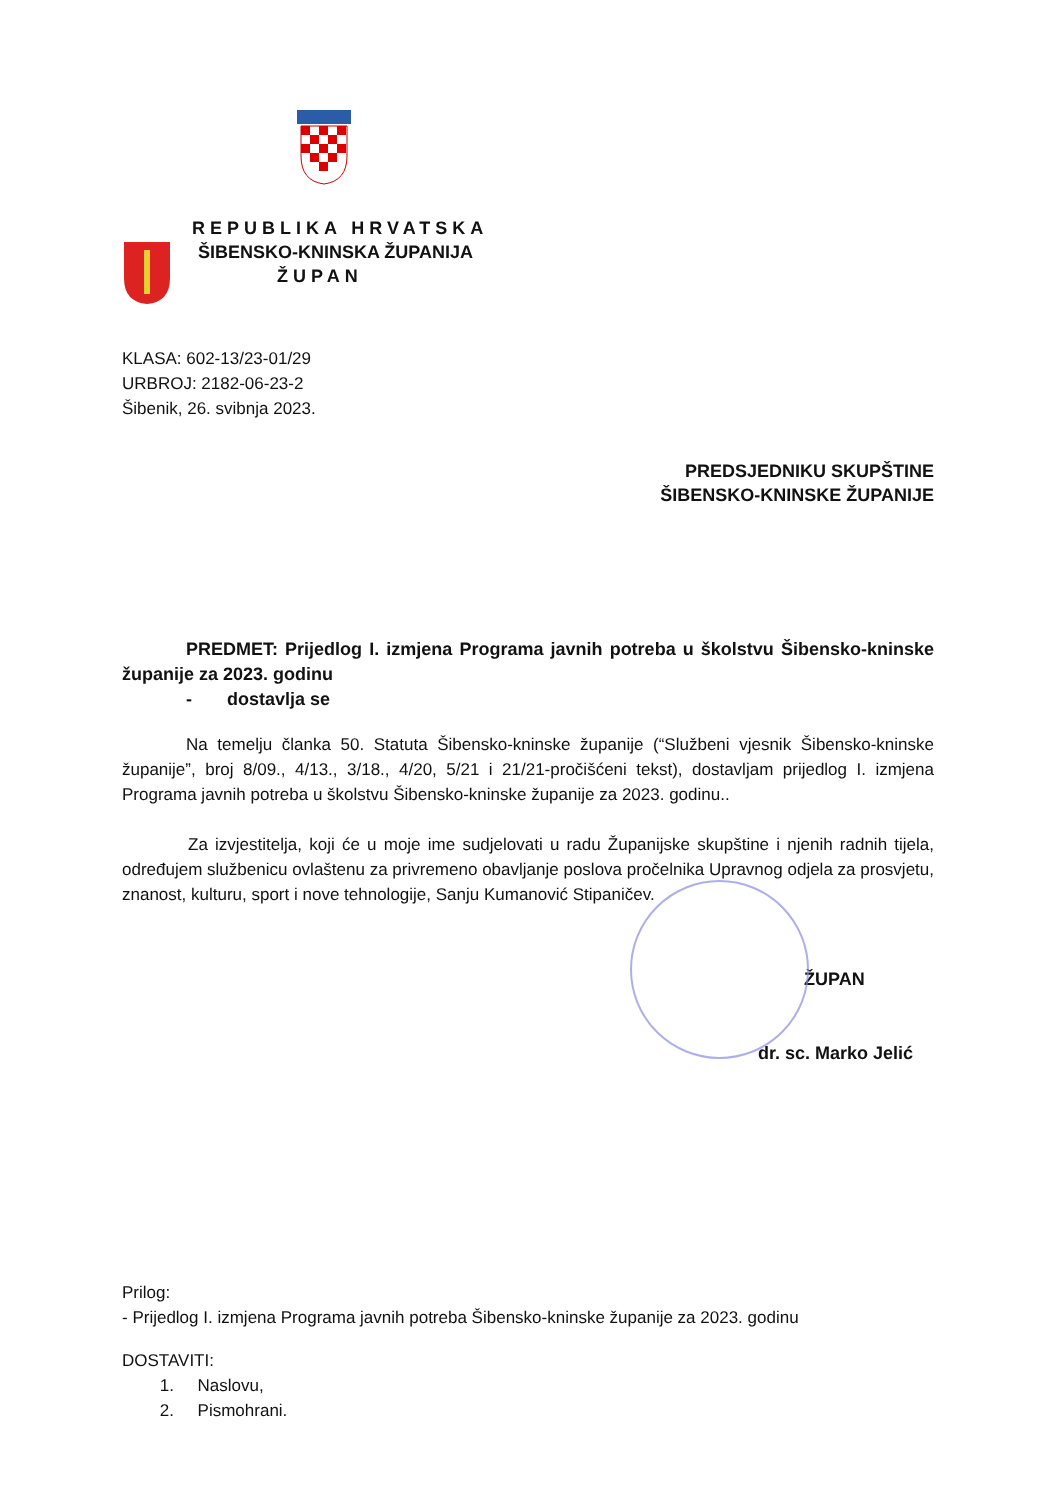REPUBLIKA HRVATSKA
ŠIBENSKO-KNINSKA ŽUPANIJA
ŽUPAN
KLASA: 602-13/23-01/29
URBROJ: 2182-06-23-2
Šibenik, 26. svibnja 2023.
PREDSJEDNIKU SKUPŠTINE
ŠIBENSKO-KNINSKE ŽUPANIJE
PREDMET: Prijedlog I. izmjena Programa javnih potreba u školstvu Šibensko-kninske županije za 2023. godinu
- dostavlja se
Na temelju članka 50. Statuta Šibensko-kninske županije (“Službeni vjesnik Šibensko-kninske županije”, broj 8/09., 4/13., 3/18., 4/20, 5/21 i 21/21-pročišćeni tekst), dostavljam prijedlog I. izmjena Programa javnih potreba u školstvu Šibensko-kninske županije za 2023. godinu..
Za izvjestitelja, koji će u moje ime sudjelovati u radu Županijske skupštine i njenih radnih tijela, određujem službenicu ovlaštenu za privremeno obavljanje poslova pročelnika Upravnog odjela za prosvjetu, znanost, kulturu, sport i nove tehnologije, Sanju Kumanović Stipaničev.
ŽUPAN
dr. sc. Marko Jelić
Prilog:
- Prijedlog I. izmjena Programa javnih potreba Šibensko-kninske županije za 2023. godinu
DOSTAVITI:
1. Naslovu,
2. Pismohrani.